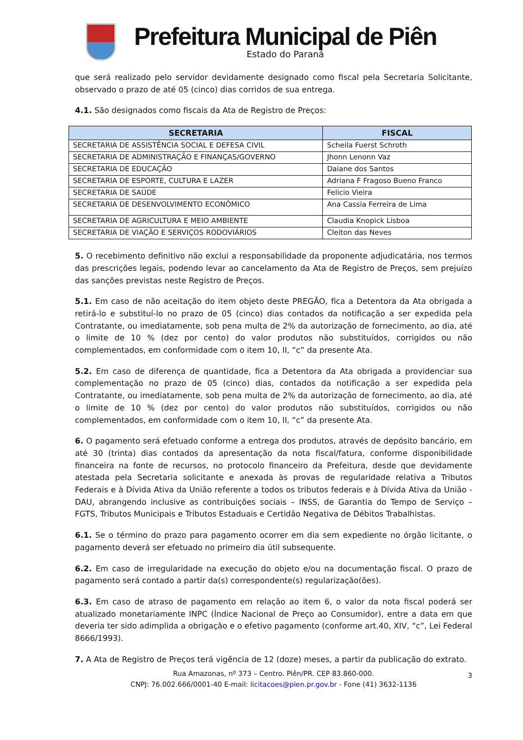Prefeitura Municipal de Piên
Estado do Paraná
que será realizado pelo servidor devidamente designado como fiscal pela Secretaria Solicitante, observado o prazo de até 05 (cinco) dias corridos de sua entrega.
4.1. São designados como fiscais da Ata de Registro de Preços:
| SECRETARIA | FISCAL |
| --- | --- |
| SECRETARIA DE ASSISTÊNCIA SOCIAL E DEFESA CIVIL | Scheila Fuerst Schroth |
| SECRETARIA DE ADMINISTRAÇÃO E FINANÇAS/GOVERNO | Jhonn Lenonn Vaz |
| SECRETARIA DE EDUCAÇÃO | Daiane dos Santos |
| SECRETARIA DE ESPORTE, CULTURA E LAZER | Adriana F Fragoso Bueno Franco |
| SECRETARIA DE SAÚDE | Felicio Vieira |
| SECRETARIA DE DESENVOLVIMENTO ECONÔMICO | Ana Cassia Ferreira de Lima |
| SECRETARIA DE AGRICULTURA E MEIO AMBIENTE | Claudia Knopick Lisboa |
| SECRETARIA DE VIAÇÃO E SERVIÇOS RODOVIÁRIOS | Cleiton das Neves |
5. O recebimento definitivo não exclui a responsabilidade da proponente adjudicatária, nos termos das prescrições legais, podendo levar ao cancelamento da Ata de Registro de Preços, sem prejuízo das sanções previstas neste Registro de Preços.
5.1. Em caso de não aceitação do item objeto deste PREGÃO, fica a Detentora da Ata obrigada a retirá-lo e substituí-lo no prazo de 05 (cinco) dias contados da notificação a ser expedida pela Contratante, ou imediatamente, sob pena multa de 2% da autorização de fornecimento, ao dia, até o limite de 10 % (dez por cento) do valor produtos não substituídos, corrigidos ou não complementados, em conformidade com o item 10, II, “c” da presente Ata.
5.2. Em caso de diferença de quantidade, fica a Detentora da Ata obrigada a providenciar sua complementação no prazo de 05 (cinco) dias, contados da notificação a ser expedida pela Contratante, ou imediatamente, sob pena multa de 2% da autorização de fornecimento, ao dia, até o limite de 10 % (dez por cento) do valor produtos não substituídos, corrigidos ou não complementados, em conformidade com o item 10, II, “c” da presente Ata.
6. O pagamento será efetuado conforme a entrega dos produtos, através de depósito bancário, em até 30 (trinta) dias contados da apresentação da nota fiscal/fatura, conforme disponibilidade financeira na fonte de recursos, no protocolo financeiro da Prefeitura, desde que devidamente atestada pela Secretaria solicitante e anexada às provas de regularidade relativa a Tributos Federais e à Dívida Ativa da União referente a todos os tributos federais e à Dívida Ativa da União - DAU, abrangendo inclusive as contribuições sociais – INSS, de Garantia do Tempo de Serviço – FGTS, Tributos Municipais e Tributos Estaduais e Certidão Negativa de Débitos Trabalhistas.
6.1. Se o término do prazo para pagamento ocorrer em dia sem expediente no órgão licitante, o pagamento deverá ser efetuado no primeiro dia útil subsequente.
6.2. Em caso de irregularidade na execução do objeto e/ou na documentação fiscal. O prazo de pagamento será contado a partir da(s) correspondente(s) regularização(ões).
6.3. Em caso de atraso de pagamento em relação ao item 6, o valor da nota fiscal poderá ser atualizado monetariamente INPC (Índice Nacional de Preço ao Consumidor), entre a data em que deveria ter sido adimplida a obrigação e o efetivo pagamento (conforme art.40, XIV, “c”, Lei Federal 8666/1993).
7. A Ata de Registro de Preços terá vigência de 12 (doze) meses, a partir da publicação do extrato.
Rua Amazonas, nº 373 – Centro. Piên/PR. CEP 83.860-000.
CNPJ: 76.002.666/0001-40 E-mail: licitacoes@pien.pr.gov.br - Fone (41) 3632-1136
3